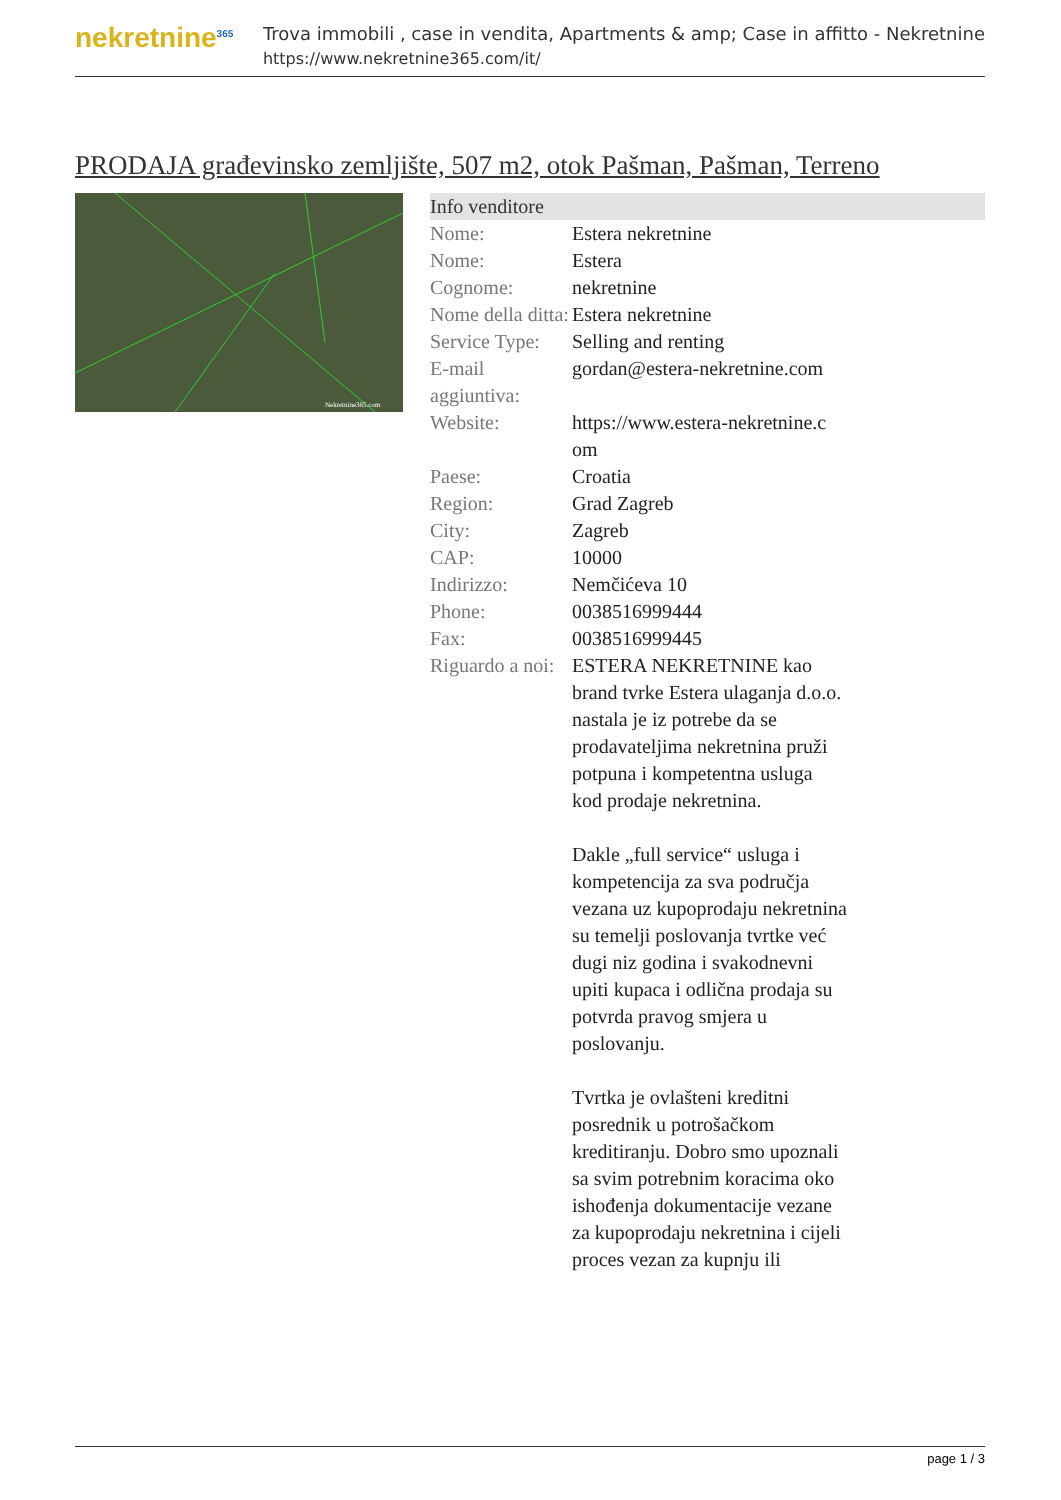nekretnine<sup>365</sup>
Trova immobili , case in vendita, Apartments & amp; Case in affitto - Nekretnine
https://www.nekretnine365.com/it/
PRODAJA građevinsko zemljište, 507 m2, otok Pašman, Pašman, Terreno
Nekretnine365.com
| Info venditore | | |
| --- | --- | --- |
| Nome: | Estera nekretnine | |
| Nome: | Estera | |
| Cognome: | nekretnine | |
| Nome della ditta: | Estera nekretnine | |
| Service Type: | Selling and renting | |
| E-mail aggiuntiva: | gordan@estera-nekretnine.com | |
| Website: | https://www.estera-nekretnine.c om | |
| Paese: | Croatia | |
| Region: | Grad Zagreb | |
| City: | Zagreb | |
| CAP: | 10000 | |
| Indirizzo: | Nemčićeva 10 | |
| Phone: | 0038516999444 | |
| Fax: | 0038516999445 | |
| Riguardo a noi: | ESTERA NEKRETNINE kao brand tvrke Estera ulaganja d.o.o. nastala je iz potrebe da se prodavateljima nekretnina pruži potpuna i kompetentna usluga kod prodaje nekretnina. Dakle „full service“ usluga i kompetencija za sva područja vezana uz kupoprodaju nekretnina su temelji poslovanja tvrtke već dugi niz godina i svakodnevni upiti kupaca i odlična prodaja su potvrda pravog smjera u poslovanju. Tvrtka je ovlašteni kreditni posrednik u potrošačkom kreditiranju. Dobro smo upoznali sa svim potrebnim koracima oko ishođenja dokumentacije vezane za kupoprodaju nekretnina i cijeli proces vezan za kupnju ili | |
page 1 / 3